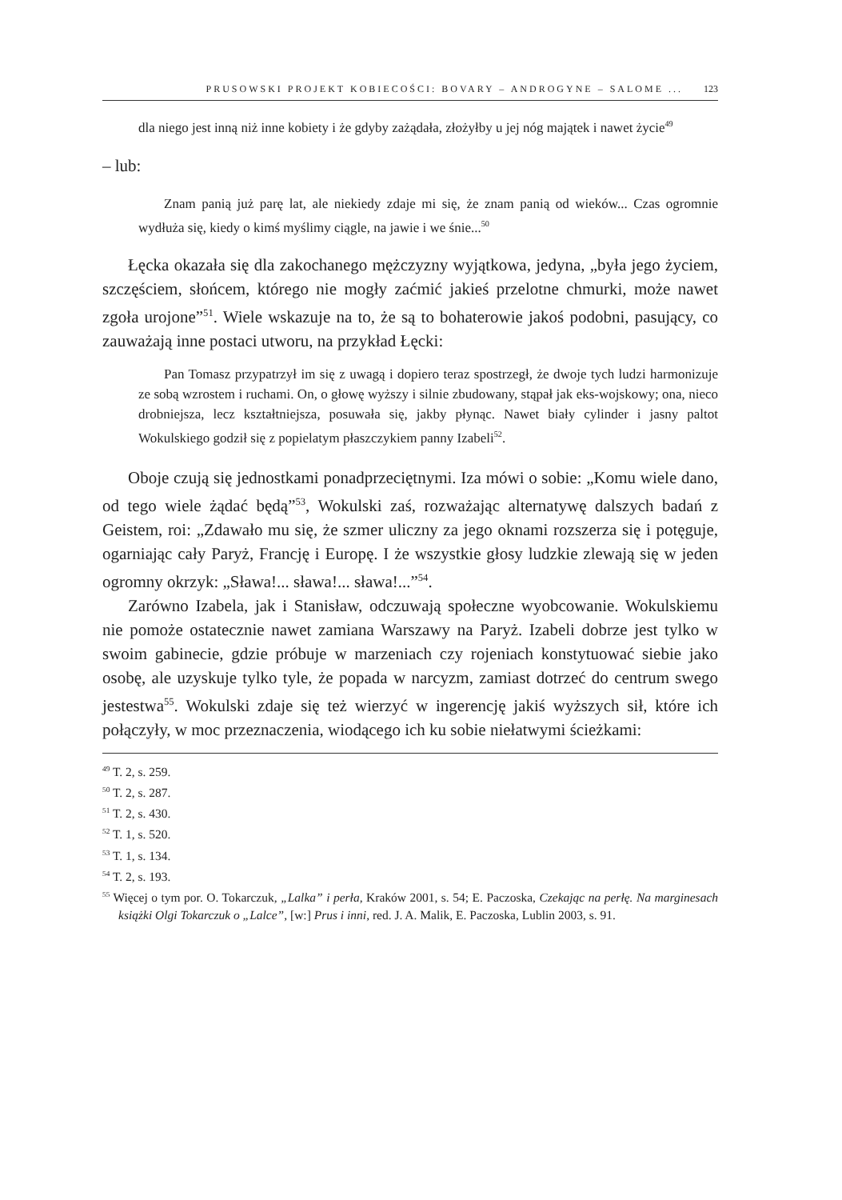PRUSOWSKI PROJEKT KOBIECOŚCI: BOVARY – ANDROGYNE – SALOME ... 123
dla niego jest inną niż inne kobiety i że gdyby zażądała, złożyłby u jej nóg majątek i nawet życie<sup>49</sup>
– lub:
Znam panią już parę lat, ale niekiedy zdaje mi się, że znam panią od wieków... Czas ogromnie wydłuża się, kiedy o kimś myślimy ciągle, na jawie i we śnie...<sup>50</sup>
Łęcka okazała się dla zakochanego mężczyzny wyjątkowa, jedyna, „była jego życiem, szczęściem, słońcem, którego nie mogły zaćmić jakieś przelotne chmurki, może nawet zgoła urojone”<sup>51</sup>. Wiele wskazuje na to, że są to bohaterowie jakoś podobni, pasujący, co zauważają inne postaci utworu, na przykład Łęcki:
Pan Tomasz przypatrzył im się z uwagą i dopiero teraz spostrzegł, że dwoje tych ludzi harmonizuje ze sobą wzrostem i ruchami. On, o głowę wyższy i silnie zbudowany, stąpał jak eks-wojskowy; ona, nieco drobniejsza, lecz kształtniejsza, posuwała się, jakby płynąc. Nawet biały cylinder i jasny paltot Wokulskiego godził się z popielatym płaszczykiem panny Izabeli<sup>52</sup>.
Oboje czują się jednostkami ponadprzeciętnymi. Iza mówi o sobie: „Komu wiele dano, od tego wiele żądać będą”<sup>53</sup>, Wokulski zaś, rozważając alternatywę dalszych badań z Geistem, roi: „Zdawało mu się, że szmer uliczny za jego oknami rozszerza się i potęguje, ogarniając cały Paryż, Francję i Europę. I że wszystkie głosy ludzkie zlewają się w jeden ogromny okrzyk: „Sława!... sława!... sława!...”<sup>54</sup>.
Zarówno Izabela, jak i Stanisław, odczuwają społeczne wyobcowanie. Wokulskiemu nie pomoże ostatecznie nawet zamiana Warszawy na Paryż. Izabeli dobrze jest tylko w swoim gabinecie, gdzie próbuje w marzeniach czy rojeniach konstytuować siebie jako osobę, ale uzyskuje tylko tyle, że popada w narcyzm, zamiast dotrzeć do centrum swego jestestwa<sup>55</sup>. Wokulski zdaje się też wierzyć w ingerencję jakiś wyższych sił, które ich połączyły, w moc przeznaczenia, wiodącego ich ku sobie niełatwymi ścieżkami:
<sup>49</sup> T. 2, s. 259.
<sup>50</sup> T. 2, s. 287.
<sup>51</sup> T. 2, s. 430.
<sup>52</sup> T. 1, s. 520.
<sup>53</sup> T. 1, s. 134.
<sup>54</sup> T. 2, s. 193.
<sup>55</sup> Więcej o tym por. O. Tokarczuk, „Lalka” i perła, Kraków 2001, s. 54; E. Paczoska, Czekając na perłę. Na marginesach książki Olgi Tokarczuk o „Lalce”, [w:] Prus i inni, red. J. A. Malik, E. Paczoska, Lublin 2003, s. 91.